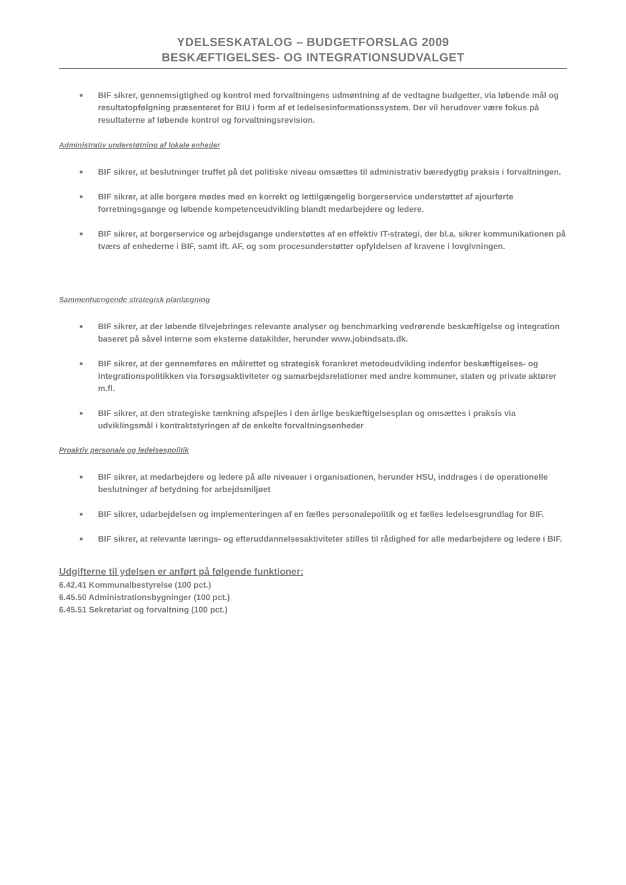YDELSESKATALOG – BUDGETFORSLAG 2009
BESKÆFTIGELSES- OG INTEGRATIONSUDVALGET
BIF sikrer, gennemsigtighed og kontrol med forvaltningens udmøntning af de vedtagne budgetter, via løbende mål og resultatopfølgning præsenteret for BIU i form af et ledelsesinformationssystem. Der vil herudover være fokus på resultaterne af løbende kontrol og forvaltningsrevision.
Administrativ understøtning af lokale enheder
BIF sikrer, at beslutninger truffet på det politiske niveau omsættes til administrativ bæredygtig praksis i forvaltningen.
BIF sikrer, at alle borgere mødes med en korrekt og lettilgængelig borgerservice understøttet af ajourførte forretningsgange og løbende kompetenceudvikling blandt medarbejdere og ledere.
BIF sikrer, at borgerservice og arbejdsgange understøttes af en effektiv IT-strategi, der bl.a. sikrer kommunikationen på tværs af enhederne i BIF, samt ift. AF, og som procesunderstøtter opfyldelsen af kravene i lovgivningen.
Sammenhængende strategisk planlægning
BIF sikrer, at der løbende tilvejebringes relevante analyser og benchmarking vedrørende beskæftigelse og integration baseret på såvel interne som eksterne datakilder, herunder www.jobindsats.dk.
BIF sikrer, at der gennemføres en målrettet og strategisk forankret metodeudvikling indenfor beskæftigelses- og integrationspolitikken via forsøgsaktiviteter og samarbejdsrelationer med andre kommuner, staten og private aktører m.fl.
BIF sikrer, at den strategiske tænkning afspejles i den årlige beskæftigelsesplan og omsættes i praksis via udviklingsmål i kontraktstyringen af de enkelte forvaltningsenheder
Proaktiv personale og ledelsespolitik
BIF sikrer, at medarbejdere og ledere på alle niveauer i organisationen, herunder HSU, inddrages i de operationelle beslutninger af betydning for arbejdsmiljøet
BIF sikrer, udarbejdelsen og implementeringen af en fælles personalepolitik og et fælles ledelsesgrundlag for BIF.
BIF sikrer, at relevante lærings- og efteruddannelsesaktiviteter stilles til rådighed for alle medarbejdere og ledere i BIF.
Udgifterne til ydelsen er anført på følgende funktioner:
6.42.41 Kommunalbestyrelse (100 pct.)
6.45.50 Administrationsbygninger (100 pct.)
6.45.51 Sekretariat og forvaltning (100 pct.)